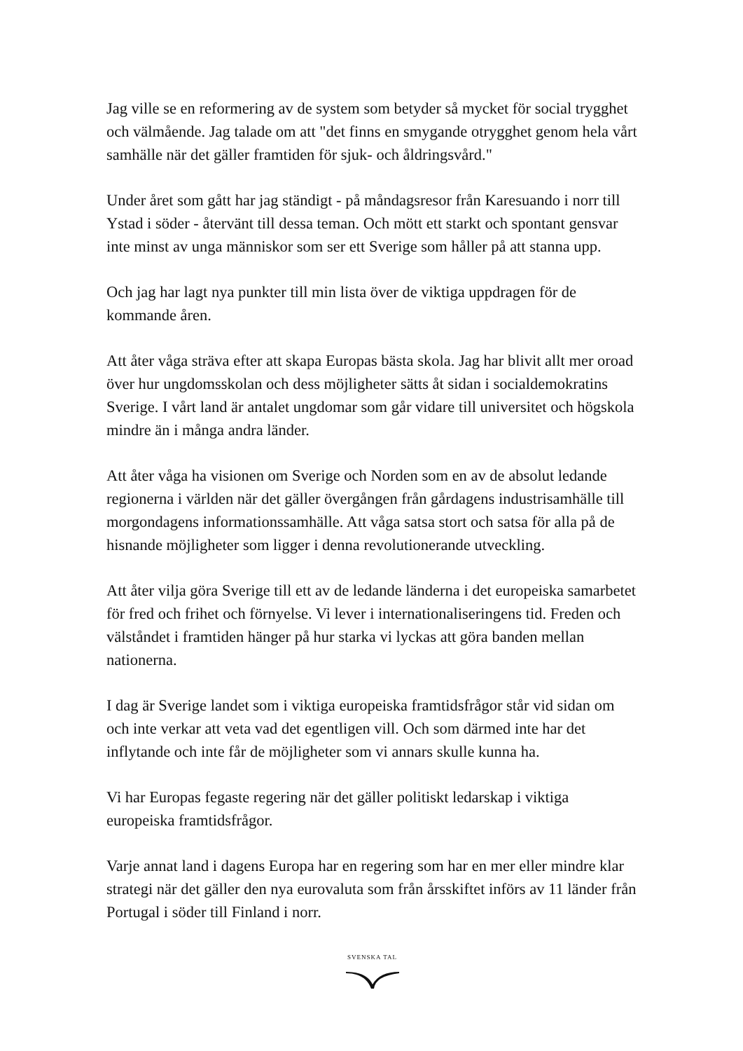Jag ville se en reformering av de system som betyder så mycket för social trygghet och välmående. Jag talade om att "det finns en smygande otrygghet genom hela vårt samhälle när det gäller framtiden för sjuk- och åldringsvård."
Under året som gått har jag ständigt - på måndagsresor från Karesuando i norr till Ystad i söder - återvänt till dessa teman. Och mött ett starkt och spontant gensvar inte minst av unga människor som ser ett Sverige som håller på att stanna upp.
Och jag har lagt nya punkter till min lista över de viktiga uppdragen för de kommande åren.
Att åter våga sträva efter att skapa Europas bästa skola. Jag har blivit allt mer oroad över hur ungdomsskolan och dess möjligheter sätts åt sidan i socialdemokratins Sverige. I vårt land är antalet ungdomar som går vidare till universitet och högskola mindre än i många andra länder.
Att åter våga ha visionen om Sverige och Norden som en av de absolut ledande regionerna i världen när det gäller övergången från gårdagens industrisamhälle till morgondagens informationssamhälle. Att våga satsa stort och satsa för alla på de hisnande möjligheter som ligger i denna revolutionerande utveckling.
Att åter vilja göra Sverige till ett av de ledande länderna i det europeiska samarbetet för fred och frihet och förnyelse. Vi lever i internationaliseringens tid. Freden och välståndet i framtiden hänger på hur starka vi lyckas att göra banden mellan nationerna.
I dag är Sverige landet som i viktiga europeiska framtidsfrågor står vid sidan om och inte verkar att veta vad det egentligen vill. Och som därmed inte har det inflytande och inte får de möjligheter som vi annars skulle kunna ha.
Vi har Europas fegaste regering när det gäller politiskt ledarskap i viktiga europeiska framtidsfrågor.
Varje annat land i dagens Europa har en regering som har en mer eller mindre klar strategi när det gäller den nya eurovaluta som från årsskiftet införs av 11 länder från Portugal i söder till Finland i norr.
SVENSKA TAL